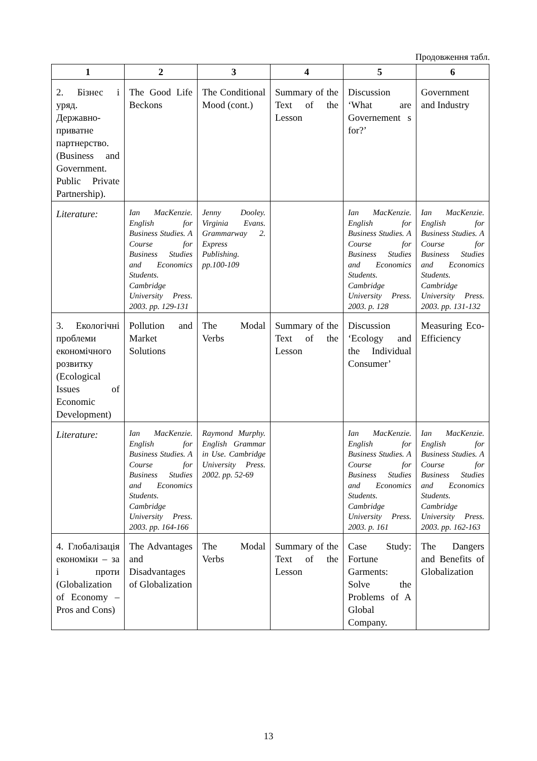Продовження табл.
| 1 | 2 | 3 | 4 | 5 | 6 |
| --- | --- | --- | --- | --- | --- |
| 2. Бізнес і уряд. Державно-приватне партнерство. (Business and Government. Public Private Partnership). | The Good Life Beckons | The Conditional Mood (cont.) | Summary of the Text of the Lesson | Discussion ‘What are Governement s for?’ | Government and Industry |
| Literature: | Ian MacKenzie. English for Business Studies. A Course for Business Studies and Economics Students. Cambridge University Press. 2003. pp. 129-131 | Jenny Dooley. Virginia Evans. Grammarway 2. Express Publishing. pp.100-109 | | Ian MacKenzie. English for Business Studies. A Course for Business Studies and Economics Students. Cambridge University Press. 2003. p. 128 | Ian MacKenzie. English for Business Studies. A Course for Business Studies and Economics Students. Cambridge University Press. 2003. pp. 131-132 |
| 3. Екологічні проблеми економічного розвитку (Ecological Issues of Economic Development) | Pollution and Market Solutions | The Modal Verbs | Summary of the Text of the Lesson | Discussion ‘Ecology and the Individual Consumer’ | Measuring Eco-Efficiency |
| Literature: | Ian MacKenzie. English for Business Studies. A Course for Business Studies and Economics Students. Cambridge University Press. 2003. pp. 164-166 | Raymond Murphy. English Grammar in Use. Cambridge University Press. 2002. pp. 52-69 | | Ian MacKenzie. English for Business Studies. A Course for Business Studies and Economics Students. Cambridge University Press. 2003. p. 161 | Ian MacKenzie. English for Business Studies. A Course for Business Studies and Economics Students. Cambridge University Press. 2003. pp. 162-163 |
| 4. Глобалізація економіки – за і проти (Globalization of Economy – Pros and Cons) | The Advantages and Disadvantages of Globalization | The Modal Verbs | Summary of the Text of the Lesson | Case Study: Fortune Garments: Solve the Problems of A Global Company. | The Dangers and Benefits of Globalization |
13